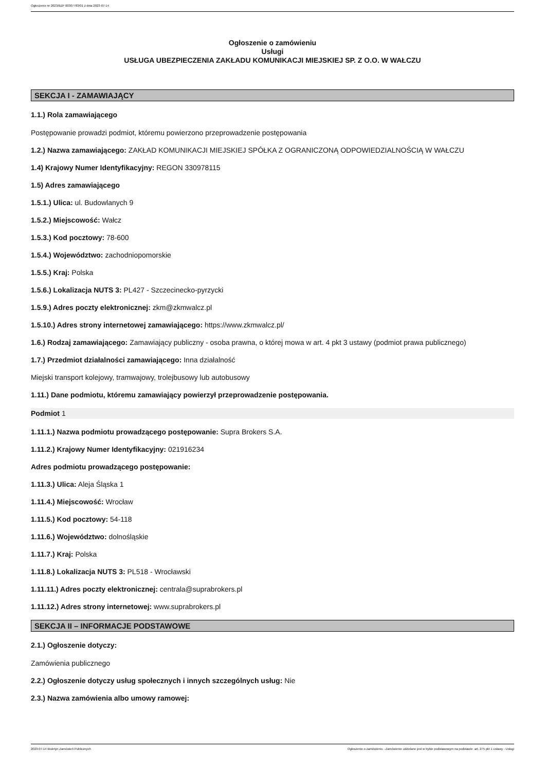Ogłoszenie nr 2023/BZP 00307783/01 z dnia 2023-07-14
Ogłoszenie o zamówieniu
Usługi
USŁUGA UBEZPIECZENIA ZAKŁADU KOMUNIKACJI MIEJSKIEJ SP. Z O.O. W WAŁCZU
SEKCJA I - ZAMAWIAJĄCY
1.1.) Rola zamawiającego
Postępowanie prowadzi podmiot, któremu powierzono przeprowadzenie postępowania
1.2.) Nazwa zamawiającego: ZAKŁAD KOMUNIKACJI MIEJSKIEJ SPÓŁKA Z OGRANICZONĄ ODPOWIEDZIALNOŚCIĄ W WAŁCZU
1.4) Krajowy Numer Identyfikacyjny: REGON 330978115
1.5) Adres zamawiającego
1.5.1.) Ulica: ul. Budowlanych 9
1.5.2.) Miejscowość: Wałcz
1.5.3.) Kod pocztowy: 78-600
1.5.4.) Województwo: zachodniopomorskie
1.5.5.) Kraj: Polska
1.5.6.) Lokalizacja NUTS 3: PL427 - Szczecinecko-pyrzycki
1.5.9.) Adres poczty elektronicznej: zkm@zkmwalcz.pl
1.5.10.) Adres strony internetowej zamawiającego: https://www.zkmwalcz.pl/
1.6.) Rodzaj zamawiającego: Zamawiający publiczny - osoba prawna, o której mowa w art. 4 pkt 3 ustawy (podmiot prawa publicznego)
1.7.) Przedmiot działalności zamawiającego: Inna działalność
Miejski transport kolejowy, tramwajowy, trolejbusowy lub autobusowy
1.11.) Dane podmiotu, któremu zamawiający powierzył przeprowadzenie postępowania.
Podmiot 1
1.11.1.) Nazwa podmiotu prowadzącego postępowanie: Supra Brokers S.A.
1.11.2.) Krajowy Numer Identyfikacyjny: 021916234
Adres podmiotu prowadzącego postępowanie:
1.11.3.) Ulica: Aleja Śląska 1
1.11.4.) Miejscowość: Wrocław
1.11.5.) Kod pocztowy: 54-118
1.11.6.) Województwo: dolnośląskie
1.11.7.) Kraj: Polska
1.11.8.) Lokalizacja NUTS 3: PL518 - Wrocławski
1.11.11.) Adres poczty elektronicznej: centrala@suprabrokers.pl
1.11.12.) Adres strony internetowej: www.suprabrokers.pl
SEKCJA II – INFORMACJE PODSTAWOWE
2.1.) Ogłoszenie dotyczy:
Zamówienia publicznego
2.2.) Ogłoszenie dotyczy usług społecznych i innych szczególnych usług: Nie
2.3.) Nazwa zamówienia albo umowy ramowej:
2023-07-14 Biuletyn Zamówień Publicznych Ogłoszenie o zamówieniu - Zamówienie udzielane jest w trybie podstawowym na podstawie: art. 275 pkt 1 ustawy - Usługi